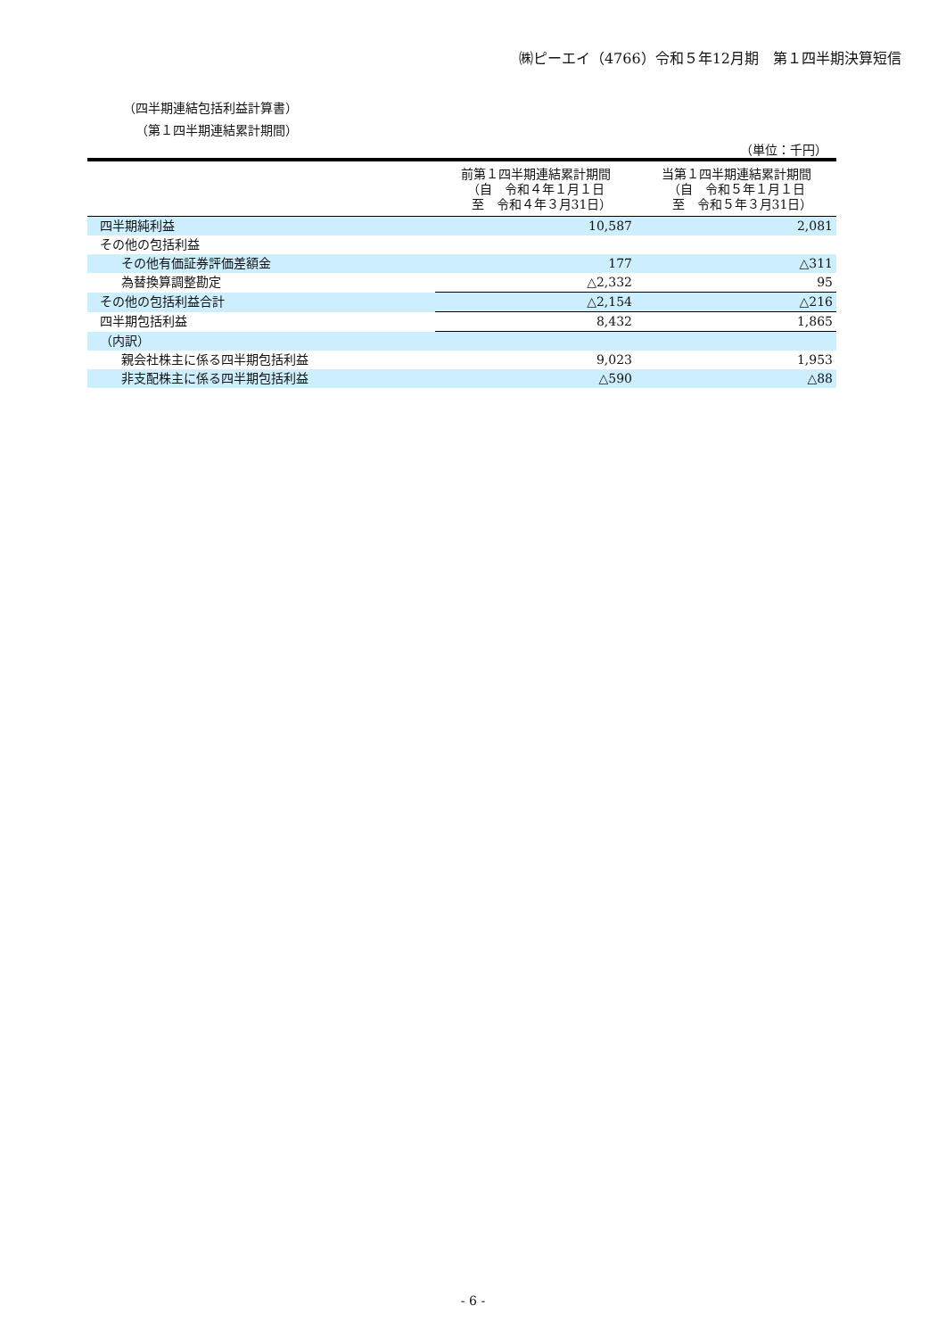㈱ピーエイ（4766）令和５年12月期　第１四半期決算短信
（四半期連結包括利益計算書）
（第１四半期連結累計期間）
（単位：千円）
| | 前第１四半期連結累計期間 （自 令和４年１月１日 至 令和４年３月31日） | 当第１四半期連結累計期間 （自 令和５年１月１日 至 令和５年３月31日） |
| --- | --- | --- |
| 四半期純利益 | 10,587 | 2,081 |
| その他の包括利益 | | |
| その他有価証券評価差額金 | 177 | △311 |
| 為替換算調整勘定 | △2,332 | 95 |
| その他の包括利益合計 | △2,154 | △216 |
| 四半期包括利益 | 8,432 | 1,865 |
| （内訳） | | |
| 親会社株主に係る四半期包括利益 | 9,023 | 1,953 |
| 非支配株主に係る四半期包括利益 | △590 | △88 |
- 6 -